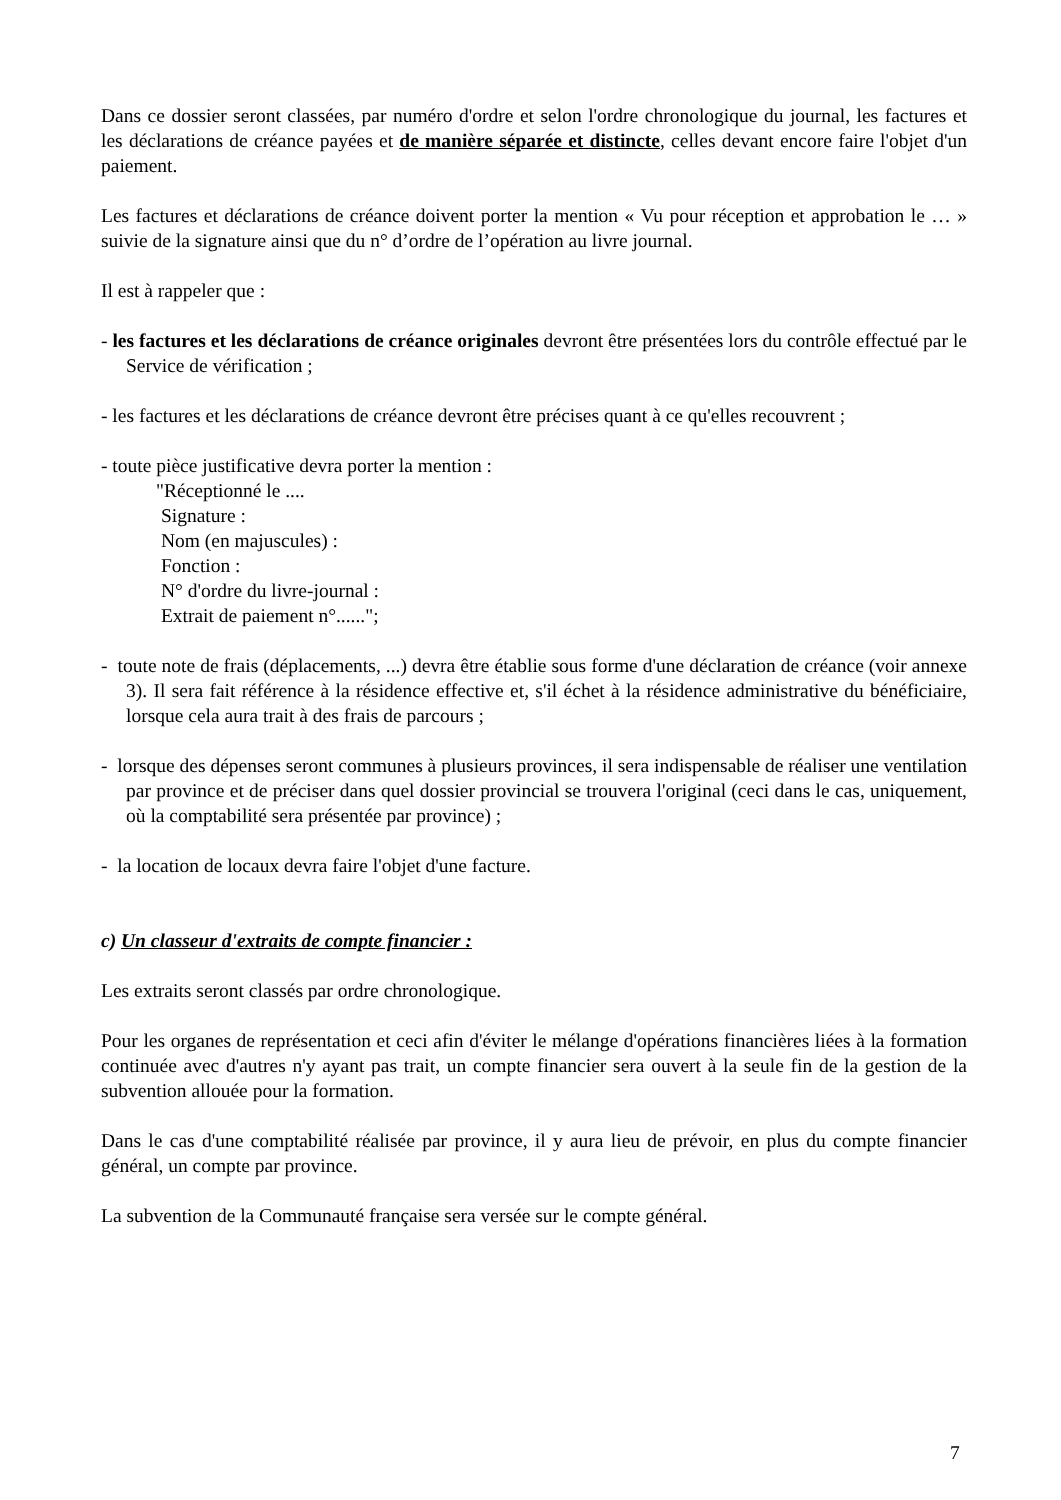Dans ce dossier seront classées, par numéro d'ordre et selon l'ordre chronologique du journal, les factures et les déclarations de créance payées et de manière séparée et distincte, celles devant encore faire l'objet d'un paiement.
Les factures et déclarations de créance doivent porter la mention « Vu pour réception et approbation le … » suivie de la signature ainsi que du n° d’ordre de l’opération au livre journal.
Il est à rappeler que :
- les factures et les déclarations de créance originales devront être présentées lors du contrôle effectué par le Service de vérification ;
- les factures et les déclarations de créance devront être précises quant à ce qu'elles recouvrent ;
- toute pièce justificative devra porter la mention :
"Réceptionné le ....
Signature :
Nom (en majuscules) :
Fonction :
N° d'ordre du livre-journal :
Extrait de paiement n°......";
- toute note de frais (déplacements, ...) devra être établie sous forme d'une déclaration de créance (voir annexe 3). Il sera fait référence à la résidence effective et, s'il échet à la résidence administrative du bénéficiaire, lorsque cela aura trait à des frais de parcours ;
- lorsque des dépenses seront communes à plusieurs provinces, il sera indispensable de réaliser une ventilation par province et de préciser dans quel dossier provincial se trouvera l'original (ceci dans le cas, uniquement, où la comptabilité sera présentée par province) ;
- la location de locaux devra faire l'objet d'une facture.
c) Un classeur d'extraits de compte financier :
Les extraits seront classés par ordre chronologique.
Pour les organes de représentation et ceci afin d'éviter le mélange d'opérations financières liées à la formation continuée avec d'autres n'y ayant pas trait, un compte financier sera ouvert à la seule fin de la gestion de la subvention allouée pour la formation.
Dans le cas d'une comptabilité réalisée par province, il y aura lieu de prévoir, en plus du compte financier général, un compte par province.
La subvention de la Communauté française sera versée sur le compte général.
7